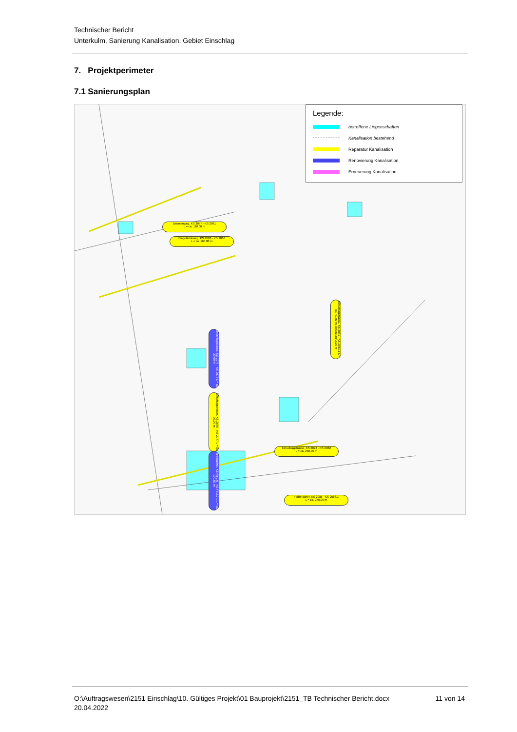Technischer Bericht
Unterkulm, Sanierung Kanalisation, Gebiet Einschlag
7. Projektperimeter
7.1 Sanierungsplan
Baumenweg, KS 2057 - KS 2061
L = ca. 110.00 m
Eingeländeweg, KS 2063 - KS 2067
L = ca. 165.00 m
Einschlagstrasse, KS 2077 - KS 2078 L = ca. 20.00 m
Einschlagstrasse, KS 2075 - KS 2077 L = ca. 90.00 m
Einschlagstrasse, KS 2081 - KS 2081.1 L = ca. 40.00 m, Ersatz auf 2.00 m
Einschlagstrasse, KS 2073 - KS 2082
L = ca. 250.00 m
Färberacher, KS Fä 2.0 - KS Fä 2.2.1 L = ca. 100.00 m
Färberacher, KS 2085 - KS 2086.1
L = ca. 250.00 m
Legende:
betroffene Liegenschaften
Kanalisation bestehend
Reparatur Kanalisation
Renovierung Kanalisation
Erneuerung Kanalisation
O:\Auftragswesen\2151 Einschlag\10. Gültiges Projekt\01 Bauprojekt\2151_TB Technischer Bericht.docx
20.04.2022
11 von 14